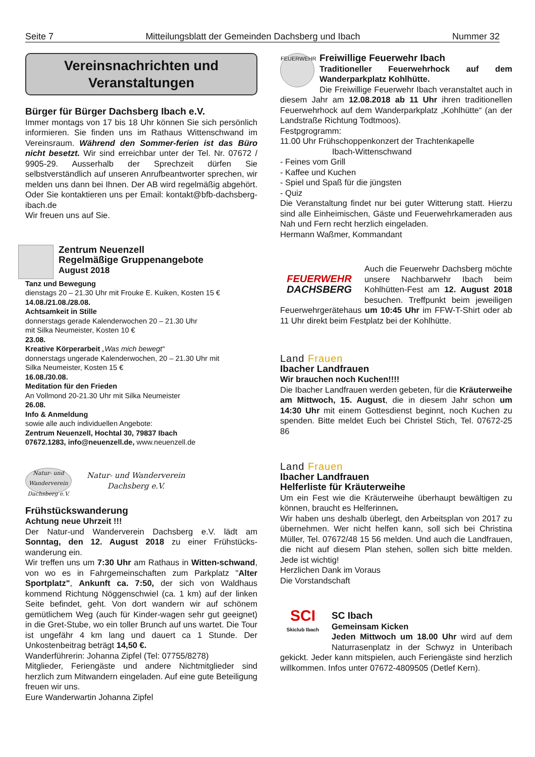Seite 7 Mitteilungsblatt der Gemeinden Dachsberg und Ibach Nummer 32
Vereinsnachrichten und
Veranstaltungen
Bürger für Bürger Dachsberg Ibach e.V.
Immer montags von 17 bis 18 Uhr können Sie sich persönlich informieren. Sie finden uns im Rathaus Wittenschwand im Vereinsraum. Während den Sommer-ferien ist das Büro nicht besetzt. Wir sind erreichbar unter der Tel. Nr. 07672 / 9905-29. Ausserhalb der Sprechzeit dürfen Sie selbstverständlich auf unseren Anrufbeantworter sprechen, wir melden uns dann bei Ihnen. Der AB wird regelmäßig abgehört. Oder Sie kontaktieren uns per Email: kontakt@bfb-dachsberg-ibach.de
Wir freuen uns auf Sie.
Zentrum Neuenzell
Regelmäßige Gruppenangebote
August 2018
Tanz und Bewegung
dienstags 20 – 21.30 Uhr mit Frouke E. Kuiken, Kosten 15 €
14.08./21.08./28.08.
Achtsamkeit in Stille
donnerstags gerade Kalenderwochen 20 – 21.30 Uhr
mit Silka Neumeister, Kosten 10 €
23.08.
Kreative Körperarbeit „Was mich bewegt“
donnerstags ungerade Kalenderwochen, 20 – 21.30 Uhr mit
Silka Neumeister, Kosten 15 €
16.08./30.08.
Meditation für den Frieden
An Vollmond 20-21.30 Uhr mit Silka Neumeister
26.08.
Info & Anmeldung
sowie alle auch individuellen Angebote:
Zentrum Neuenzell, Hochtal 30, 79837 Ibach
07672.1283, info@neuenzell.de, www.neuenzell.de
Natur- und Wanderverein Dachsberg e.V. Natur- und Wanderverein
Dachsberg e.V.
Frühstückswanderung
Achtung neue Uhrzeit !!!
Der Natur-und Wanderverein Dachsberg e.V. lädt am Sonntag, den 12. August 2018 zu einer Frühstücks-wanderung ein.
Wir treffen uns um 7:30 Uhr am Rathaus in Witten-schwand, von wo es in Fahrgemeinschaften zum Parkplatz "Alter Sportplatz", Ankunft ca. 7:50, der sich von Waldhaus kommend Richtung Nöggenschwiel (ca. 1 km) auf der linken Seite befindet, geht. Von dort wandern wir auf schönem gemütlichem Weg (auch für Kinder-wagen sehr gut geeignet) in die Gret-Stube, wo ein toller Brunch auf uns wartet. Die Tour ist ungefähr 4 km lang und dauert ca 1 Stunde. Der Unkostenbeitrag beträgt 14,50 €.
Wanderführerin: Johanna Zipfel (Tel: 07755/8278)
Mitglieder, Feriengäste und andere Nichtmitglieder sind herzlich zum Mitwandern eingeladen. Auf eine gute Beteiligung freuen wir uns.
Eure Wanderwartin Johanna Zipfel
FEUERWEHR
Freiwillige Feuerwehr Ibach
Traditioneller Feuerwehrhock auf dem Wanderparkplatz Kohlhütte.
Die Freiwillige Feuerwehr Ibach veranstaltet auch in diesem Jahr am 12.08.2018 ab 11 Uhr ihren traditionellen Feuerwehrhock auf dem Wanderparkplatz „Kohlhütte“ (an der Landstraße Richtung Todtmoos).
Festpgrogramm:
11.00 Uhr Frühschoppenkonzert der Trachtenkapelle
Ibach-Wittenschwand
- Feines vom Grill
- Kaffee und Kuchen
- Spiel und Spaß für die jüngsten
- Quiz
Die Veranstaltung findet nur bei guter Witterung statt. Hierzu sind alle Einheimischen, Gäste und Feuerwehrkameraden aus Nah und Fern recht herzlich eingeladen.
Hermann Waßmer, Kommandant
FEUERWEHR
DACHSBERG
Auch die Feuerwehr Dachsberg möchte unsere Nachbarwehr Ibach beim Kohlhütten-Fest am 12. August 2018 besuchen. Treffpunkt beim jeweiligen Feuerwehrgerätehaus um 10:45 Uhr im FFW-T-Shirt oder ab 11 Uhr direkt beim Festplatz bei der Kohlhütte.
Land Frauen
Ibacher Landfrauen
Wir brauchen noch Kuchen!!!!
Die Ibacher Landfrauen werden gebeten, für die Kräuterweihe am Mittwoch, 15. August, die in diesem Jahr schon um 14:30 Uhr mit einem Gottesdienst beginnt, noch Kuchen zu spenden. Bitte meldet Euch bei Christel Stich, Tel. 07672-25 86
Land Frauen
Ibacher Landfrauen
Helferliste für Kräuterweihe
Um ein Fest wie die Kräuterweihe überhaupt bewältigen zu können, braucht es Helferinnen.
Wir haben uns deshalb überlegt, den Arbeitsplan von 2017 zu übernehmen. Wer nicht helfen kann, soll sich bei Christina Müller, Tel. 07672/48 15 56 melden. Und auch die Landfrauen, die nicht auf diesem Plan stehen, sollen sich bitte melden. Jede ist wichtig!
Herzlichen Dank im Voraus
Die Vorstandschaft
SCI
Skiclub Ibach
SC Ibach
Gemeinsam Kicken
Jeden Mittwoch um 18.00 Uhr wird auf dem Naturrasenplatz in der Schwyz in Unteribach gekickt. Jeder kann mitspielen, auch Feriengäste sind herzlich willkommen. Infos unter 07672-4809505 (Detlef Kern).